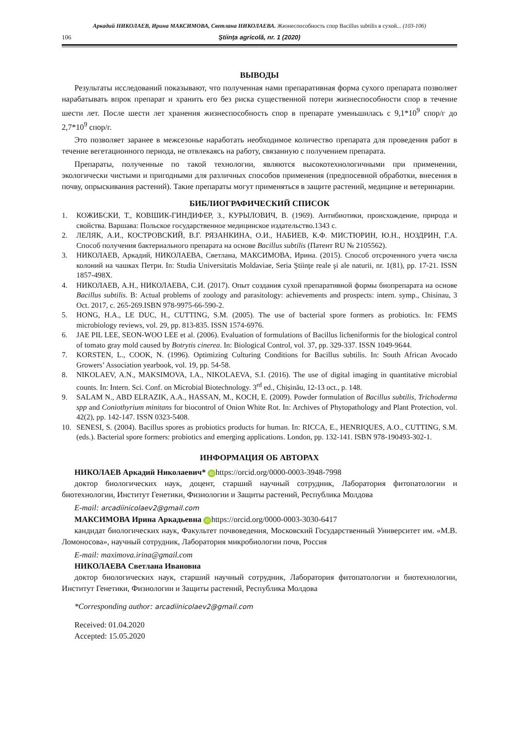Аркадий НИКОЛАЕВ, Ирина МАКСИМОВА, Светлана НИКОЛАЕВА. Жизнеспособность спор Bacillus subtilis в сухой... (103-106)
106 Ştiinţa agricolă, nr. 1 (2020)
ВЫВОДЫ
Результаты исследований показывают, что полученная нами препаративная форма сухого препарата позволяет нарабатывать впрок препарат и хранить его без риска существенной потери жизнеспособности спор в течение шести лет. После шести лет хранения жизнеспособность спор в препарате уменьшилась с 9,1*10<sup>9</sup> спор/г до 2,7*10<sup>9</sup> спор/г.
Это позволяет заранее в межсезонье наработать необходимое количество препарата для проведения работ в течение вегетационного периода, не отвлекаясь на работу, связанную с получением препарата.
Препараты, полученные по такой технологии, являются высокотехнологичными при применении, экологически чистыми и пригодными для различных способов применения (предпосевной обработки, внесения в почву, опрыскивания растений). Такие препараты могут применяться в защите растений, медицине и ветеринарии.
БИБЛИОГРАФИЧЕСКИЙ СПИСОК
1. КОЖИБСКИ, Т., КОВШИК-ГИНДИФЕР, З., КУРЫЛОВИЧ, В. (1969). Антибиотики, происхождение, природа и свойства. Варшава: Польское государственное медицинское издательство.1343 с.
2. ЛЕЛЯК, А.И., КОСТРОВСКИЙ, В.Г. РЯЗАНКИНА, О.И., НАБИЕВ, К.Ф. МИСТЮРИН, Ю.Н., НОЗДРИН, Г.А. Способ получения бактериального препарата на основе Bacillus subtilis (Патент RU № 2105562).
3. НИКОЛАЕВ, Аркадий, НИКОЛАЕВА, Светлана, МАКСИМОВА, Ирина. (2015). Способ отсроченного учета числа колоний на чашках Петри. In: Studia Universitatis Moldaviae, Seria Ştiinţe reale şi ale naturii, nr. 1(81), pp. 17-21. ISSN 1857-498X.
4. НИКОЛАЕВ, А.Н., НИКОЛАЕВА, С.И. (2017). Опыт создания сухой препаративной формы биопрепарата на основе Bacillus subtilis. В: Actual problems of zoology and parasitology: achievements and prospects: intern. symp., Chisinau, 3 Oct. 2017, c. 265-269.ISBN 978-9975-66-590-2.
5. HONG, H.A., LE DUC, H., CUTTING, S.M. (2005). The use of bacterial spore formers as probiotics. In: FEMS microbiology reviews, vol. 29, pp. 813-835. ISSN 1574-6976.
6. JAE PIL LEE, SEON-WOO LEE et al. (2006). Evaluation of formulations of Bacillus licheniformis for the biological control of tomato gray mold caused by Botrytis cinerea. In: Biological Control, vol. 37, pp. 329-337. ISSN 1049-9644.
7. KORSTEN, L., COOK, N. (1996). Optimizing Culturing Conditions for Bacillus subtilis. In: South African Avocado Growers’ Association yearbook, vol. 19, pp. 54-58.
8. NIKOLAEV, A.N., MAKSIMOVA, I.A., NIKOLAEVA, S.I. (2016). The use of digital imaging in quantitative microbial counts. In: Intern. Sci. Conf. on Microbial Biotechnology. 3<sup>rd</sup> ed., Chișinău, 12-13 oct., p. 148.
9. SALAM N., ABD ELRAZIK, A.A., HASSAN, M., KOCH, E. (2009). Powder formulation of Bacillus subtilis, Trichoderma spp and Coniothyrium minitans for biocontrol of Onion White Rot. In: Archives of Phytopathology and Plant Protection, vol. 42(2), pp. 142-147. ISSN 0323-5408.
10. SENESI, S. (2004). Bacillus spores as probiotics products for human. In: RICCA, E., HENRIQUES, A.O., CUTTING, S.M. (eds.). Bacterial spore formers: probiotics and emerging applications. London, pp. 132-141. ISBN 978-190493-302-1.
ИНФОРМАЦИЯ ОБ АВТОРАХ
НИКОЛАЕВ Аркадий Николаевич* iD https://orcid.org/0000-0003-3948-7998
доктор биологических наук, доцент, старший научный сотрудник, Лаборатория фитопатологии и биотехнологии, Институт Генетики, Физиологии и Защиты растений, Республика Молдова
E-mail: arcadiinicolaev2@gmail.com
МАКСИМОВА Ирина Аркадьевна iD https://orcid.org/0000-0003-3030-6417
кандидат биологических наук, Факультет почвоведения, Московский Государственный Университет им. «М.В. Ломоносова», научный сотрудник, Лаборатория микробиологии почв, Россия
E-mail: maximova.irina@gmail.com
НИКОЛАЕВА Светлана Ивановна
доктор биологических наук, старший научный сотрудник, Лаборатория фитопатологии и биотехнологии, Институт Генетики, Физиологии и Защиты растений, Республика Молдова
*Corresponding author: arcadiinicolaev2@gmail.com
Received: 01.04.2020
Accepted: 15.05.2020